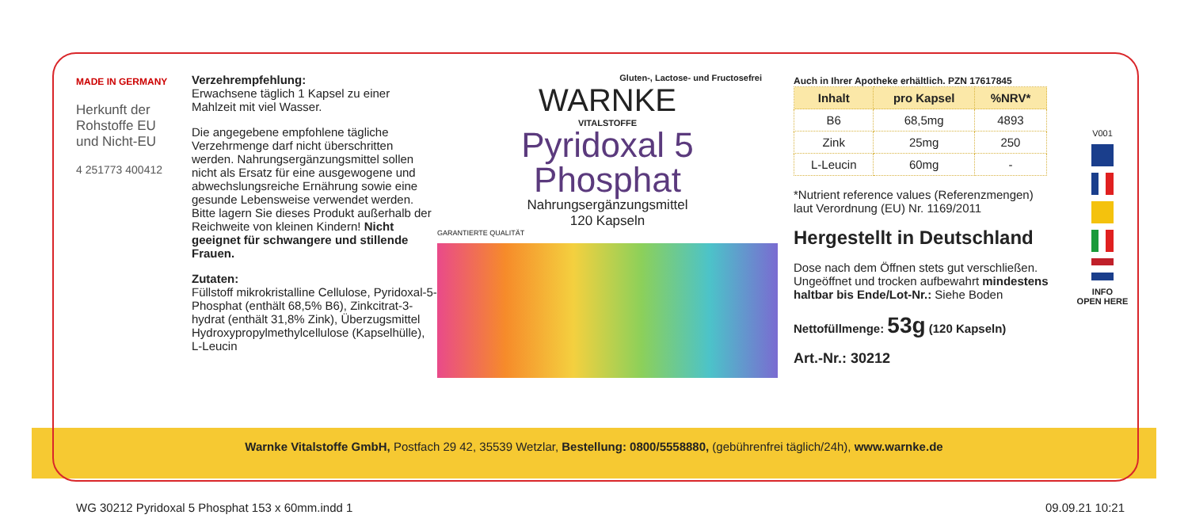MADE IN GERMANY
Herkunft der Rohstoffe EU und Nicht-EU
4 251773 400412
Verzehrempfehlung:
Erwachsene täglich 1 Kapsel zu einer Mahlzeit mit viel Wasser.
Die angegebene empfohlene tägliche Verzehrmenge darf nicht überschritten werden. Nahrungsergänzungsmittel sollen nicht als Ersatz für eine ausgewogene und abwechslungsreiche Ernährung sowie eine gesunde Lebensweise verwendet werden. Bitte lagern Sie dieses Produkt außerhalb der Reichweite von kleinen Kindern! Nicht geeignet für schwangere und stillende Frauen.
Zutaten:
Füllstoff mikrokristalline Cellulose, Pyridoxal-5-Phosphat (enthält 68,5% B6), Zinkcitrat-3-hydrat (enthält 31,8% Zink), Überzugsmittel Hydroxypropylmethylcellulose (Kapselhülle), L-Leucin
Gluten-, Lactose- und Fructosefrei
WARNKE
VITALSTOFFE
Pyridoxal 5
Phosphat
Nahrungsergänzungsmittel
120 Kapseln
GARANTIERTE QUALITÄT
Auch in Ihrer Apotheke erhältlich. PZN 17617845
| Inhalt | pro Kapsel | %NRV* |
| --- | --- | --- |
| B6 | 68,5mg | 4893 |
| Zink | 25mg | 250 |
| L-Leucin | 60mg | - |
*Nutrient reference values (Referenzmengen) laut Verordnung (EU) Nr. 1169/2011
Hergestellt in Deutschland
Dose nach dem Öffnen stets gut verschließen. Ungeöffnet und trocken aufbewahrt mindestens haltbar bis Ende/Lot-Nr.: Siehe Boden
Nettofüllmenge: 53g (120 Kapseln)
Art.-Nr.: 30212
V001
INFO
OPEN HERE
Warnke Vitalstoffe GmbH, Postfach 29 42, 35539 Wetzlar, Bestellung: 0800/5558880, (gebührenfrei täglich/24h), www.warnke.de
WG 30212 Pyridoxal 5 Phosphat 153 x 60mm.indd 1 09.09.21 10:21